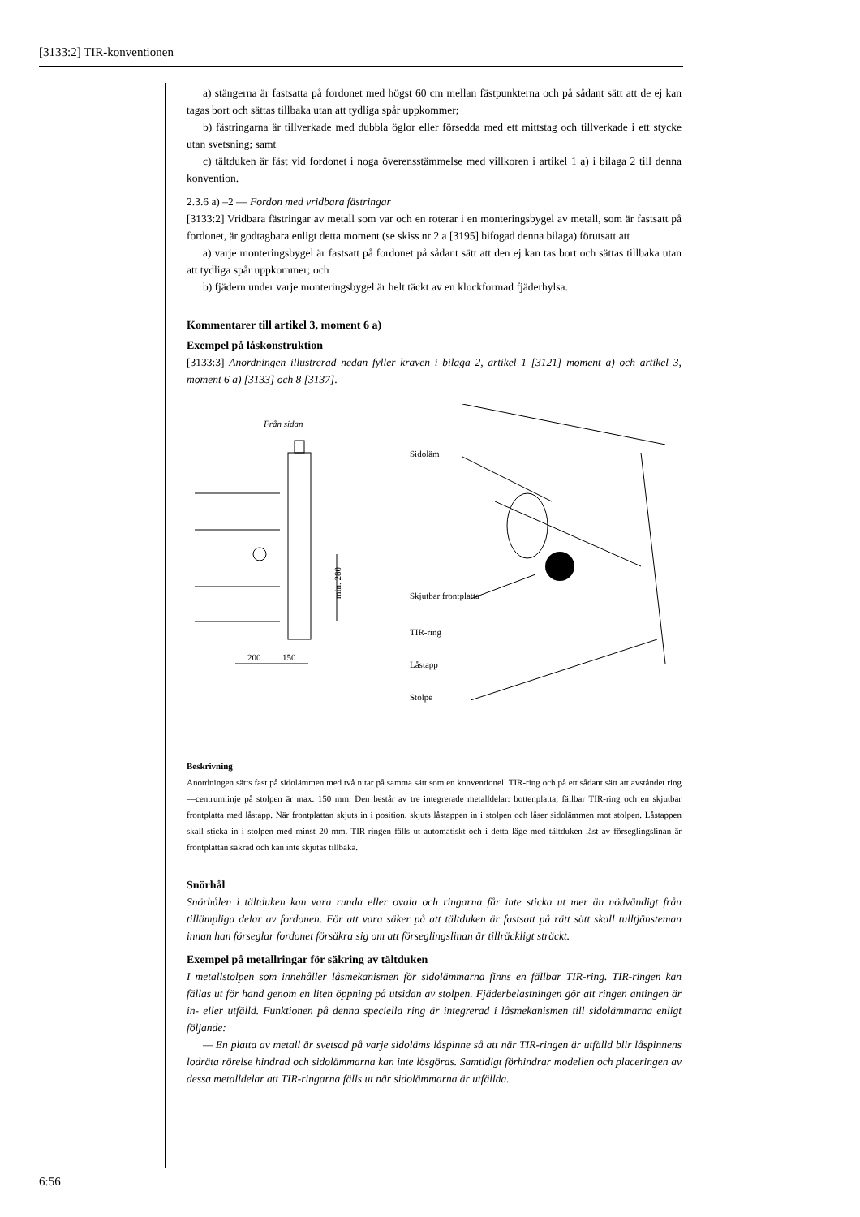[3133:2] TIR-konventionen
a) stängerna är fastsatta på fordonet med högst 60 cm mellan fästpunkterna och på sådant sätt att de ej kan tagas bort och sättas tillbaka utan att tydliga spår uppkommer;
b) fästringarna är tillverkade med dubbla öglor eller försedda med ett mittstag och tillverkade i ett stycke utan svetsning; samt
c) tältduken är fäst vid fordonet i noga överensstämmelse med villkoren i artikel 1 a) i bilaga 2 till denna konvention.
2.3.6 a) –2 — Fordon med vridbara fästringar
[3133:2] Vridbara fästringar av metall som var och en roterar i en monteringsbygel av metall, som är fastsatt på fordonet, är godtagbara enligt detta moment (se skiss nr 2 a [3195] bifogad denna bilaga) förutsatt att
a) varje monteringsbygel är fastsatt på fordonet på sådant sätt att den ej kan tas bort och sättas tillbaka utan att tydliga spår uppkommer; och
b) fjädern under varje monteringsbygel är helt täckt av en klockformad fjäderhylsa.
Kommentarer till artikel 3, moment 6 a)
Exempel på låskonstruktion
[3133:3] Anordningen illustrerad nedan fyller kraven i bilaga 2, artikel 1 [3121] moment a) och artikel 3, moment 6 a) [3133] och 8 [3137].
Från sidan
min. 280
200
150
Sidoläm
Skjutbar frontplatta
TIR-ring
Låstapp
Stolpe
Beskrivning
Anordningen sätts fast på sidolämmen med två nitar på samma sätt som en konventionell TIR-ring och på ett sådant sätt att avståndet ring—centrumlinje på stolpen är max. 150 mm. Den består av tre integrerade metalldelar: bottenplatta, fällbar TIR-ring och en skjutbar frontplatta med låstapp. När frontplattan skjuts in i position, skjuts låstappen in i stolpen och låser sidolämmen mot stolpen. Låstappen skall sticka in i stolpen med minst 20 mm. TIR-ringen fälls ut automatiskt och i detta läge med tältduken låst av förseglingslinan är frontplattan säkrad och kan inte skjutas tillbaka.
Snörhål
Snörhålen i tältduken kan vara runda eller ovala och ringarna får inte sticka ut mer än nödvändigt från tillämpliga delar av fordonen. För att vara säker på att tältduken är fastsatt på rätt sätt skall tulltjänsteman innan han förseglar fordonet försäkra sig om att förseglingslinan är tillräckligt sträckt.
Exempel på metallringar för säkring av tältduken
I metallstolpen som innehåller låsmekanismen för sidolämmarna finns en fällbar TIR-ring. TIR-ringen kan fällas ut för hand genom en liten öppning på utsidan av stolpen. Fjäderbelastningen gör att ringen antingen är in- eller utfälld. Funktionen på denna speciella ring är integrerad i låsmekanismen till sidolämmarna enligt följande:
— En platta av metall är svetsad på varje sidoläms låspinne så att när TIR-ringen är utfälld blir låspinnens lodräta rörelse hindrad och sidolämmarna kan inte lösgöras. Samtidigt förhindrar modellen och placeringen av dessa metalldelar att TIR-ringarna fälls ut när sidolämmarna är utfällda.
6:56